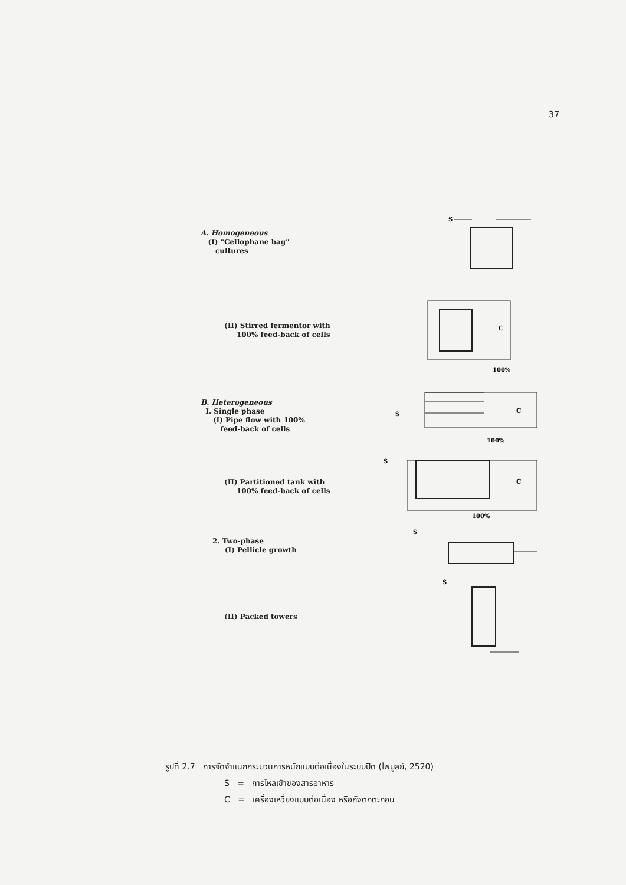37
A. Homogeneous
(I) "Cellophane bag"
cultures
S
(II) Stirred fermentor with
100% feed-back of cells
C
100%
B. Heterogeneous
I. Single phase
(I) Pipe flow with 100%
feed-back of cells
S
C
100%
(II) Partitioned tank with
100% feed-back of cells
S
C
100%
2. Two-phase
(I) Pellicle growth
S
(II) Packed towers
S
รูปที่ 2.7 การจัดจำแนกกระบวนการหมักแบบต่อเนื่องในระบบปิด (ไพบูลย์, 2520)
S = การไหลเข้าของสารอาหาร
C = เครื่องเหวี่ยงแบบต่อเนื่อง หรือถังตกตะกอน